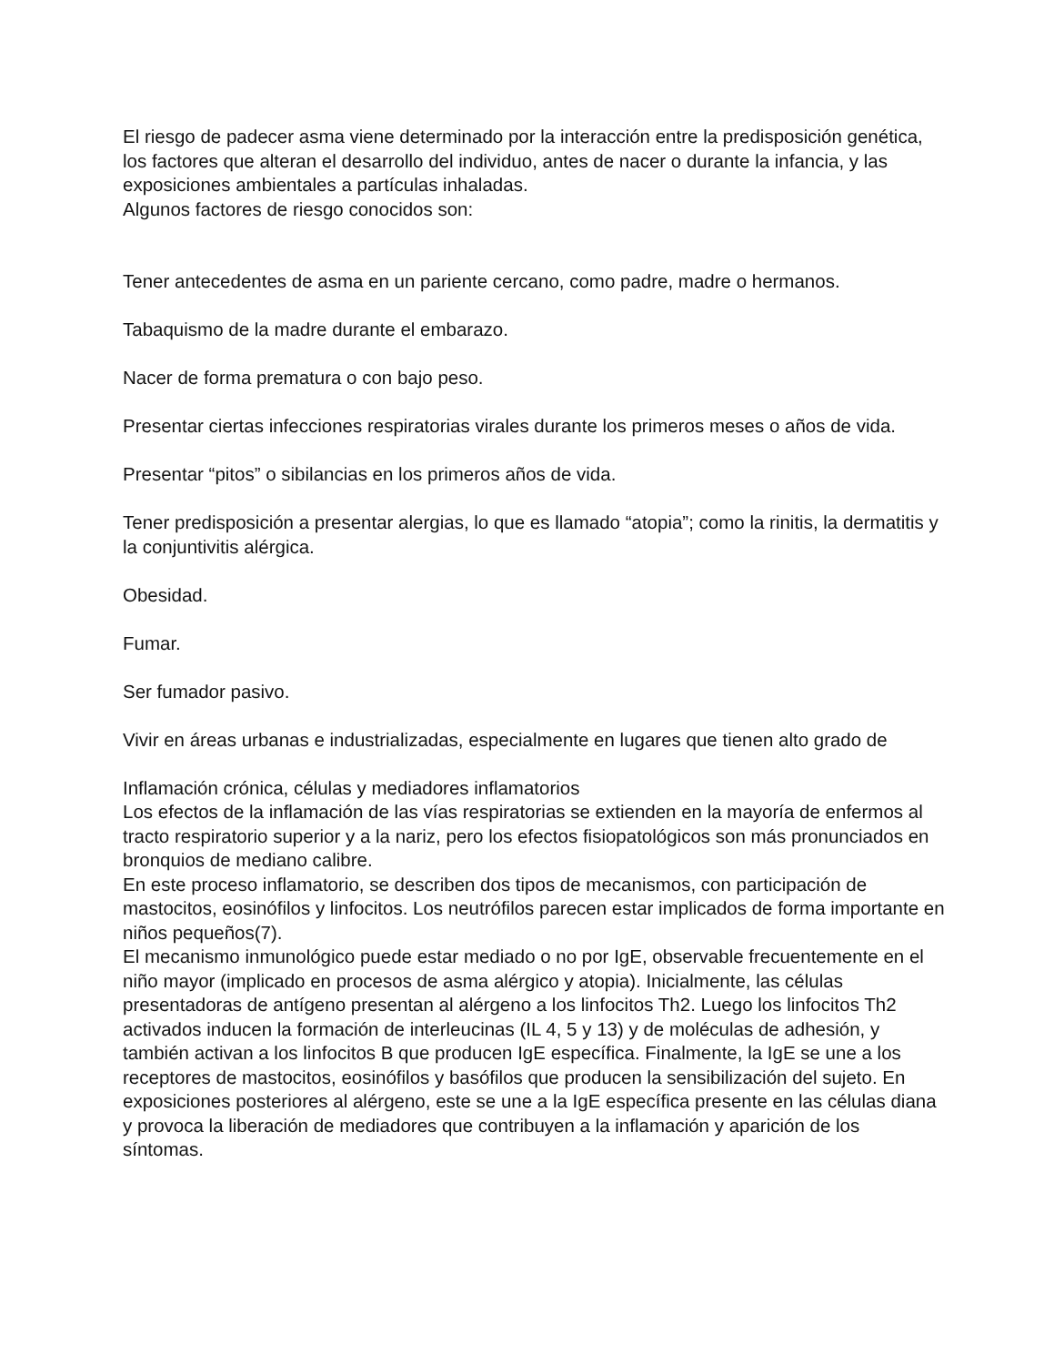El riesgo de padecer asma viene determinado por la interacción entre la predisposición genética, los factores que alteran el desarrollo del individuo, antes de nacer o durante la infancia, y las exposiciones ambientales a partículas inhaladas.
Algunos factores de riesgo conocidos son:
Tener antecedentes de asma en un pariente cercano, como padre, madre o hermanos.
Tabaquismo de la madre durante el embarazo.
Nacer de forma prematura o con bajo peso.
Presentar ciertas infecciones respiratorias virales durante los primeros meses o años de vida.
Presentar “pitos” o sibilancias en los primeros años de vida.
Tener predisposición a presentar alergias, lo que es llamado “atopia”; como la rinitis, la dermatitis y la conjuntivitis alérgica.
Obesidad.
Fumar.
Ser fumador pasivo.
Vivir en áreas urbanas e industrializadas, especialmente en lugares que tienen alto grado de
Inflamación crónica, células y mediadores inflamatorios
Los efectos de la inflamación de las vías respiratorias se extienden en la mayoría de enfermos al tracto respiratorio superior y a la nariz, pero los efectos fisiopatológicos son más pronunciados en bronquios de mediano calibre.
En este proceso inflamatorio, se describen dos tipos de mecanismos, con participación de mastocitos, eosinófilos y linfocitos. Los neutrófilos parecen estar implicados de forma importante en niños pequeños(7).
El mecanismo inmunológico puede estar mediado o no por IgE, observable frecuentemente en el niño mayor (implicado en procesos de asma alérgico y atopia). Inicialmente, las células presentadoras de antígeno presentan al alérgeno a los linfocitos Th2. Luego los linfocitos Th2 activados inducen la formación de interleucinas (IL 4, 5 y 13) y de moléculas de adhesión, y también activan a los linfocitos B que producen IgE específica. Finalmente, la IgE se une a los receptores de mastocitos, eosinófilos y basófilos que producen la sensibilización del sujeto. En exposiciones posteriores al alérgeno, este se une a la IgE específica presente en las células diana y provoca la liberación de mediadores que contribuyen a la inflamación y aparición de los síntomas.